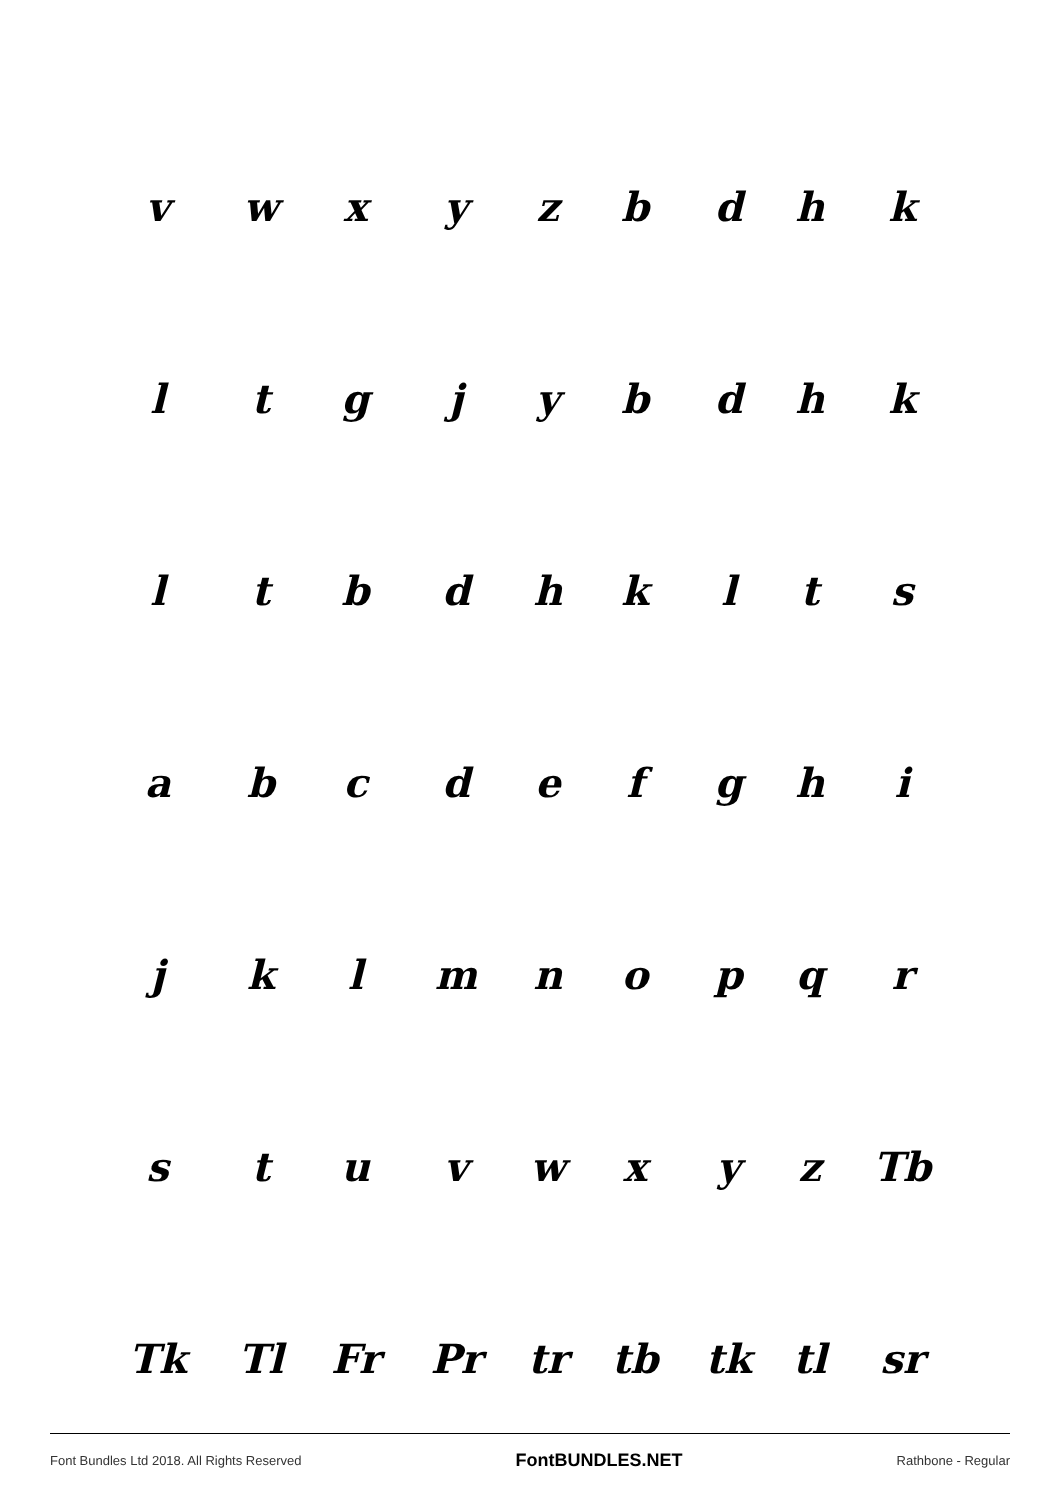| v | w | x | y | z | b | d | h | k |
| l | t | g | j | y | b | d | h | k |
| l | t | b | d | h | k | l | t | s |
| a | b | c | d | e | f | g | h | i |
| j | k | l | m | n | o | p | q | r |
| s | t | u | v | w | x | y | z | Tb |
| Tk | Tl | Fr | Pr | tr | tb | tk | tl | sr |
Font Bundles Ltd 2018. All Rights Reserved FontBUNDLES.NET Rathbone - Regular